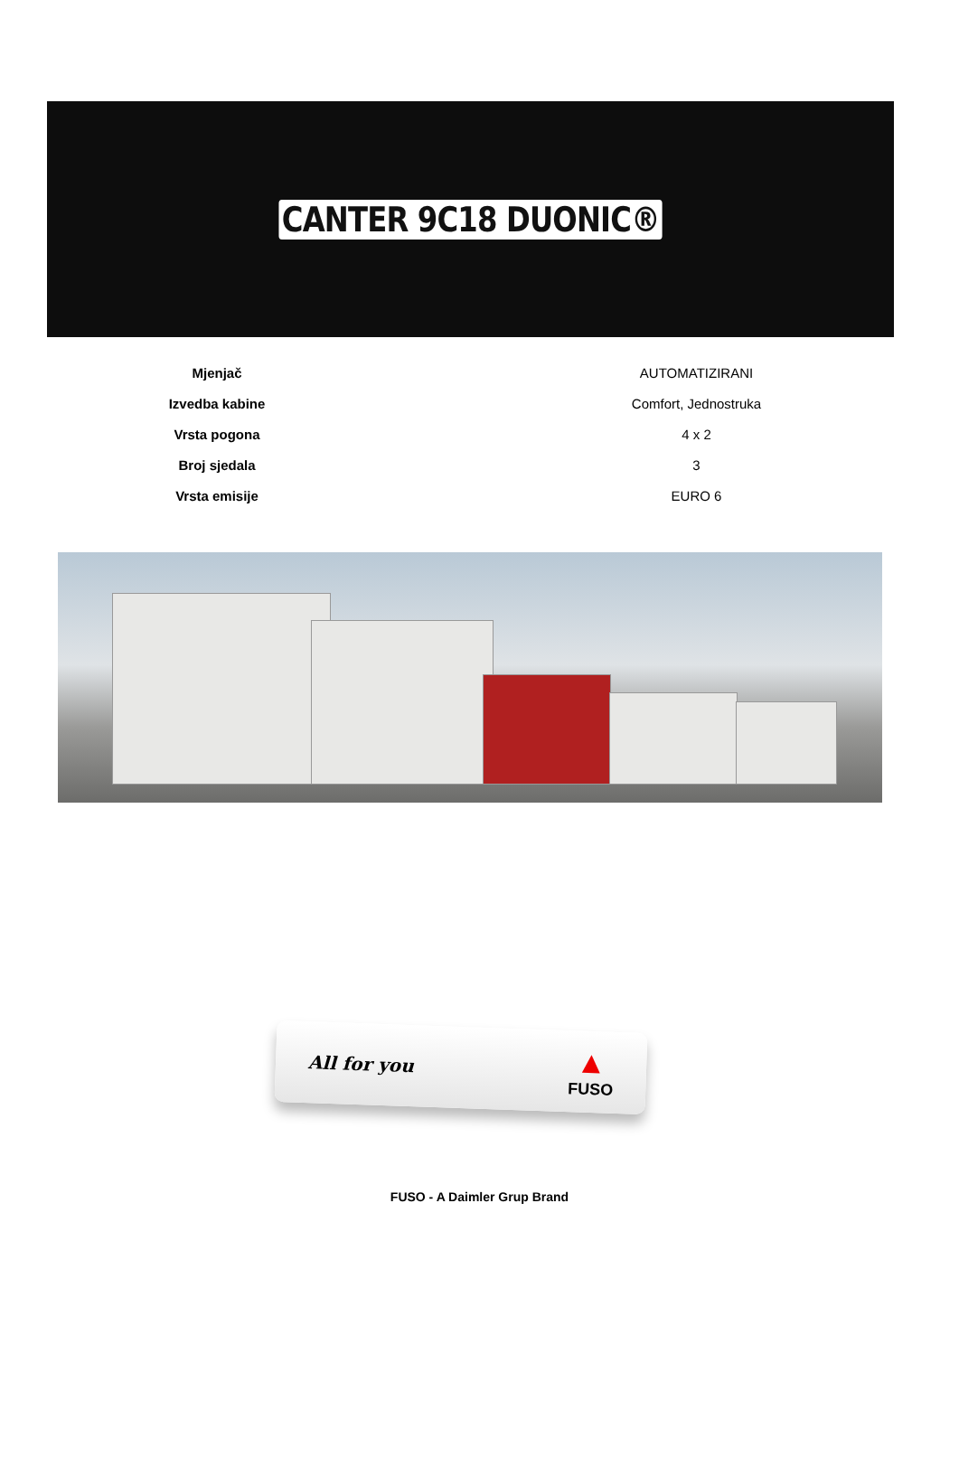CANTER 9C18 DUONIC®
| Mjenjač | AUTOMATIZIRANI |
| Izvedba kabine | Comfort, Jednostruka |
| Vrsta pogona | 4 x 2 |
| Broj sjedala | 3 |
| Vrsta emisije | EURO 6 |
All for you
▲
FUSO
FUSO - A Daimler Grup Brand